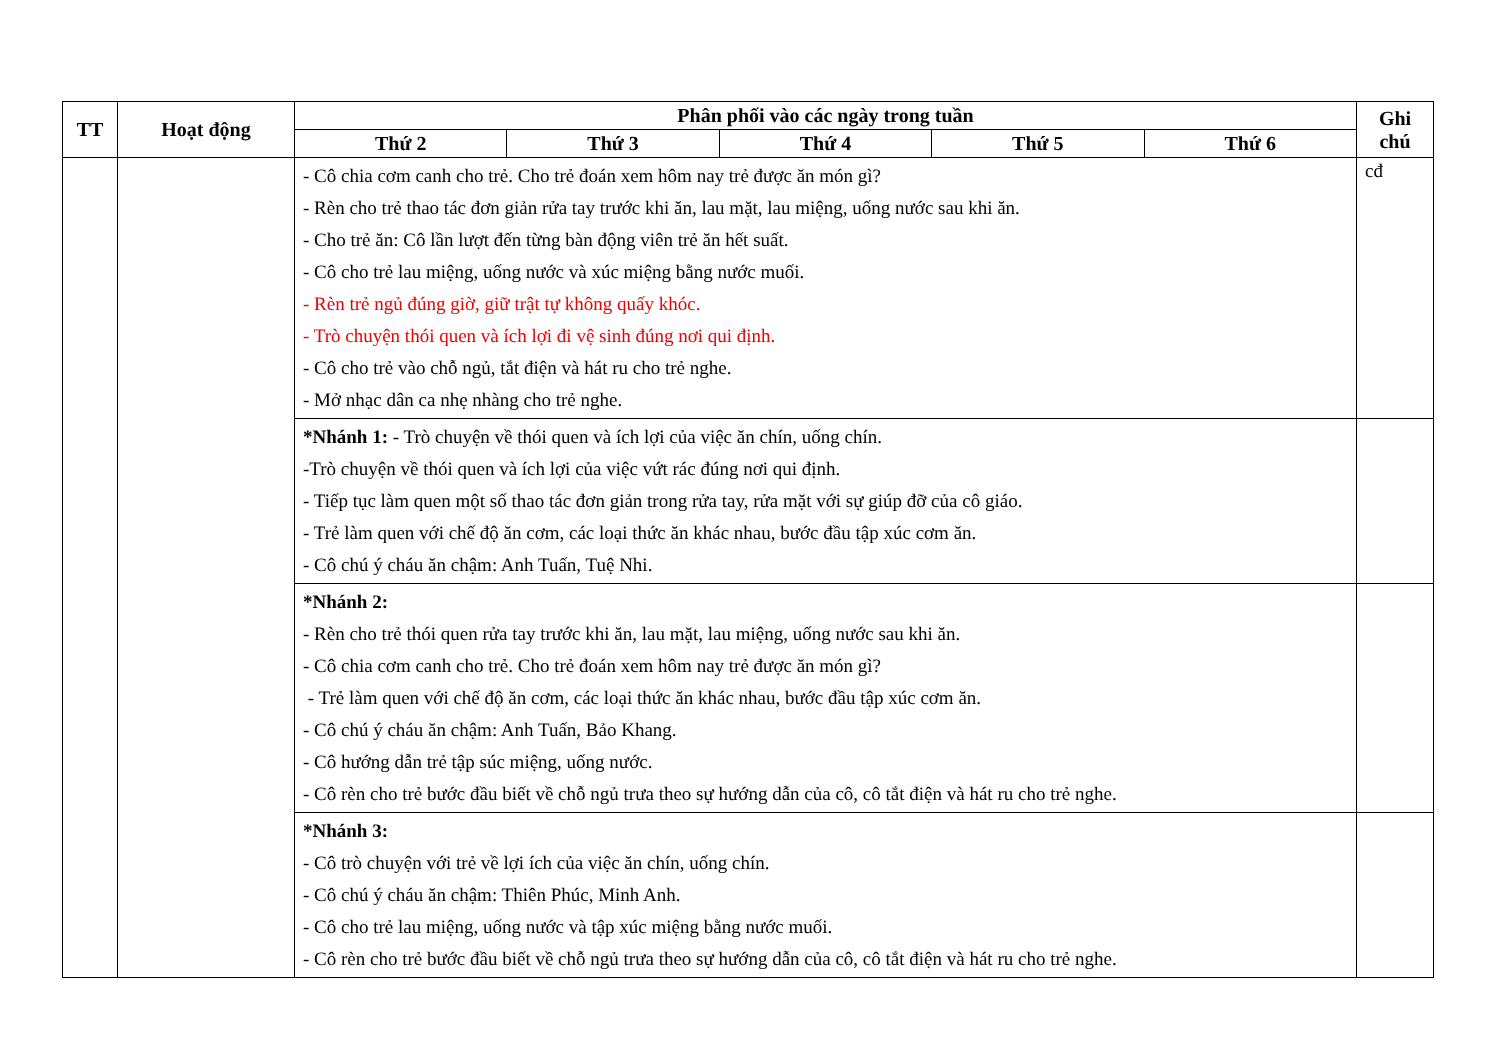| TT | Hoạt động | Phân phối vào các ngày trong tuần | | | | | Ghi chú |
| --- | --- | --- | --- | --- | --- | --- | --- |
| | | Thứ 2 | Thứ 3 | Thứ 4 | Thứ 5 | Thứ 6 | |
| | | - Cô chia cơm canh cho trẻ. Cho trẻ đoán xem hôm nay trẻ được ăn món gì? - Rèn cho trẻ thao tác đơn giản rửa tay trước khi ăn, lau mặt, lau miệng, uống nước sau khi ăn. - Cho trẻ ăn: Cô lần lượt đến từng bàn động viên trẻ ăn hết suất. - Cô cho trẻ lau miệng, uống nước và xúc miệng bằng nước muối. - Rèn trẻ ngủ đúng giờ, giữ trật tự không quấy khóc. - Trò chuyện thói quen và ích lợi đi vệ sinh đúng nơi qui định. - Cô cho trẻ vào chỗ ngủ, tắt điện và hát ru cho trẻ nghe. - Mở nhạc dân ca nhẹ nhàng cho trẻ nghe. | | | | | cđ |
| | | *Nhánh 1: - Trò chuyện về thói quen và ích lợi của việc ăn chín, uống chín. -Trò chuyện về thói quen và ích lợi của việc vứt rác đúng nơi qui định. - Tiếp tục làm quen một số thao tác đơn giản trong rửa tay, rửa mặt với sự giúp đỡ của cô giáo. - Trẻ làm quen với chế độ ăn cơm, các loại thức ăn khác nhau, bước đầu tập xúc cơm ăn. - Cô chú ý cháu ăn chậm: Anh Tuấn, Tuệ Nhi. | | | | | |
| | | *Nhánh 2: - Rèn cho trẻ thói quen rửa tay trước khi ăn, lau mặt, lau miệng, uống nước sau khi ăn. - Cô chia cơm canh cho trẻ. Cho trẻ đoán xem hôm nay trẻ được ăn món gì? - Trẻ làm quen với chế độ ăn cơm, các loại thức ăn khác nhau, bước đầu tập xúc cơm ăn. - Cô chú ý cháu ăn chậm: Anh Tuấn, Bảo Khang. - Cô hướng dẫn trẻ tập súc miệng, uống nước. - Cô rèn cho trẻ bước đầu biết về chỗ ngủ trưa theo sự hướng dẫn của cô, cô tắt điện và hát ru cho trẻ nghe. | | | | | |
| | | *Nhánh 3: - Cô trò chuyện với trẻ về lợi ích của việc ăn chín, uống chín. - Cô chú ý cháu ăn chậm: Thiên Phúc, Minh Anh. - Cô cho trẻ lau miệng, uống nước và tập xúc miệng bằng nước muối. - Cô rèn cho trẻ bước đầu biết về chỗ ngủ trưa theo sự hướng dẫn của cô, cô tắt điện và hát ru cho trẻ nghe. | | | | | |